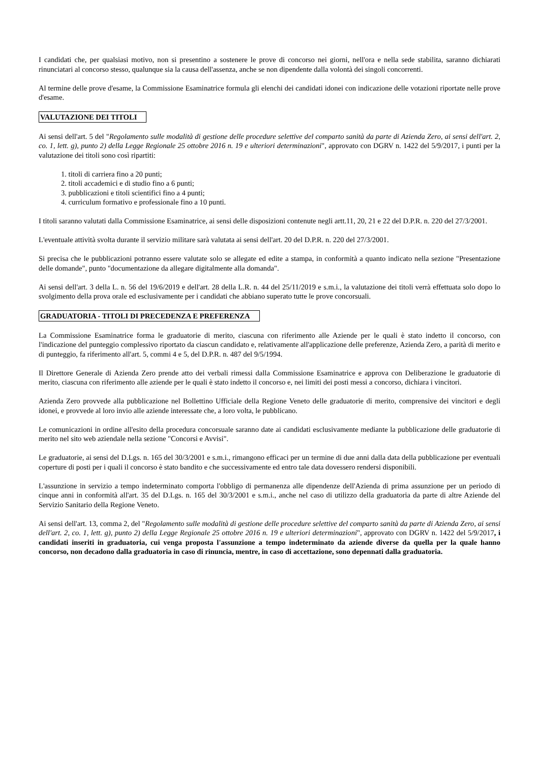I candidati che, per qualsiasi motivo, non si presentino a sostenere le prove di concorso nei giorni, nell'ora e nella sede stabilita, saranno dichiarati rinunciatari al concorso stesso, qualunque sia la causa dell'assenza, anche se non dipendente dalla volontà dei singoli concorrenti.
Al termine delle prove d'esame, la Commissione Esaminatrice formula gli elenchi dei candidati idonei con indicazione delle votazioni riportate nelle prove d'esame.
VALUTAZIONE DEI TITOLI
Ai sensi dell'art. 5 del "Regolamento sulle modalità di gestione delle procedure selettive del comparto sanità da parte di Azienda Zero, ai sensi dell'art. 2, co. 1, lett. g), punto 2) della Legge Regionale 25 ottobre 2016 n. 19 e ulteriori determinazioni", approvato con DGRV n. 1422 del 5/9/2017, i punti per la valutazione dei titoli sono così ripartiti:
1. titoli di carriera fino a 20 punti;
2. titoli accademici e di studio fino a 6 punti;
3. pubblicazioni e titoli scientifici fino a 4 punti;
4. curriculum formativo e professionale fino a 10 punti.
I titoli saranno valutati dalla Commissione Esaminatrice, ai sensi delle disposizioni contenute negli artt.11, 20, 21 e 22 del D.P.R. n. 220 del 27/3/2001.
L'eventuale attività svolta durante il servizio militare sarà valutata ai sensi dell'art. 20 del D.P.R. n. 220 del 27/3/2001.
Si precisa che le pubblicazioni potranno essere valutate solo se allegate ed edite a stampa, in conformità a quanto indicato nella sezione "Presentazione delle domande", punto "documentazione da allegare digitalmente alla domanda".
Ai sensi dell'art. 3 della L. n. 56 del 19/6/2019 e dell'art. 28 della L.R. n. 44 del 25/11/2019 e s.m.i., la valutazione dei titoli verrà effettuata solo dopo lo svolgimento della prova orale ed esclusivamente per i candidati che abbiano superato tutte le prove concorsuali.
GRADUATORIA - TITOLI DI PRECEDENZA E PREFERENZA
La Commissione Esaminatrice forma le graduatorie di merito, ciascuna con riferimento alle Aziende per le quali è stato indetto il concorso, con l'indicazione del punteggio complessivo riportato da ciascun candidato e, relativamente all'applicazione delle preferenze, Azienda Zero, a parità di merito e di punteggio, fa riferimento all'art. 5, commi 4 e 5, del D.P.R. n. 487 del 9/5/1994.
Il Direttore Generale di Azienda Zero prende atto dei verbali rimessi dalla Commissione Esaminatrice e approva con Deliberazione le graduatorie di merito, ciascuna con riferimento alle aziende per le quali è stato indetto il concorso e, nei limiti dei posti messi a concorso, dichiara i vincitori.
Azienda Zero provvede alla pubblicazione nel Bollettino Ufficiale della Regione Veneto delle graduatorie di merito, comprensive dei vincitori e degli idonei, e provvede al loro invio alle aziende interessate che, a loro volta, le pubblicano.
Le comunicazioni in ordine all'esito della procedura concorsuale saranno date ai candidati esclusivamente mediante la pubblicazione delle graduatorie di merito nel sito web aziendale nella sezione "Concorsi e Avvisi".
Le graduatorie, ai sensi del D.Lgs. n. 165 del 30/3/2001 e s.m.i., rimangono efficaci per un termine di due anni dalla data della pubblicazione per eventuali coperture di posti per i quali il concorso è stato bandito e che successivamente ed entro tale data dovessero rendersi disponibili.
L'assunzione in servizio a tempo indeterminato comporta l'obbligo di permanenza alle dipendenze dell'Azienda di prima assunzione per un periodo di cinque anni in conformità all'art. 35 del D.Lgs. n. 165 del 30/3/2001 e s.m.i., anche nel caso di utilizzo della graduatoria da parte di altre Aziende del Servizio Sanitario della Regione Veneto.
Ai sensi dell'art. 13, comma 2, del "Regolamento sulle modalità di gestione delle procedure selettive del comparto sanità da parte di Azienda Zero, ai sensi dell'art. 2, co. 1, lett. g), punto 2) della Legge Regionale 25 ottobre 2016 n. 19 e ulteriori determinazioni", approvato con DGRV n. 1422 del 5/9/2017, i candidati inseriti in graduatoria, cui venga proposta l'assunzione a tempo indeterminato da aziende diverse da quella per la quale hanno concorso, non decadono dalla graduatoria in caso di rinuncia, mentre, in caso di accettazione, sono depennati dalla graduatoria.